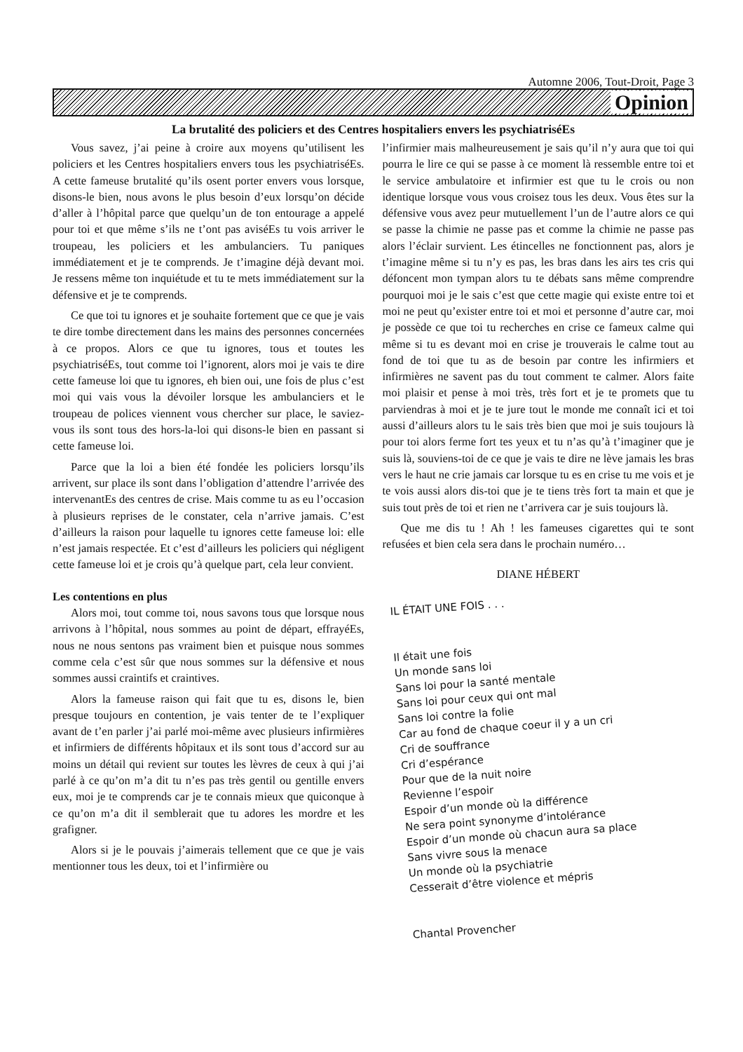Automne 2006, Tout-Droit, Page 3
Opinion
La brutalité des policiers et des Centres hospitaliers envers les psychiatriséEs
Vous savez, j’ai peine à croire aux moyens qu’utilisent les policiers et les Centres hospitaliers envers tous les psychiatriséEs. A cette fameuse brutalité qu’ils osent porter envers vous lorsque, disons-le bien, nous avons le plus besoin d’eux lorsqu’on décide d’aller à l’hôpital parce que quelqu’un de ton entourage a appelé pour toi et que même s’ils ne t’ont pas aviséEs tu vois arriver le troupeau, les policiers et les ambulanciers. Tu paniques immédiatement et je te comprends. Je t’imagine déjà devant moi. Je ressens même ton inquiétude et tu te mets immédiatement sur la défensive et je te comprends.
Ce que toi tu ignores et je souhaite fortement que ce que je vais te dire tombe directement dans les mains des personnes concernées à ce propos. Alors ce que tu ignores, tous et toutes les psychiatriséEs, tout comme toi l’ignorent, alors moi je vais te dire cette fameuse loi que tu ignores, eh bien oui, une fois de plus c’est moi qui vais vous la dévoiler lorsque les ambulanciers et le troupeau de polices viennent vous chercher sur place, le saviez-vous ils sont tous des hors-la-loi qui disons-le bien en passant si cette fameuse loi.
Parce que la loi a bien été fondée les policiers lorsqu’ils arrivent, sur place ils sont dans l’obligation d’attendre l’arrivée des intervenantEs des centres de crise. Mais comme tu as eu l’occasion à plusieurs reprises de le constater, cela n’arrive jamais. C’est d’ailleurs la raison pour laquelle tu ignores cette fameuse loi: elle n’est jamais respectée. Et c’est d’ailleurs les policiers qui négligent cette fameuse loi et je crois qu’à quelque part, cela leur convient.
Les contentions en plus
Alors moi, tout comme toi, nous savons tous que lorsque nous arrivons à l’hôpital, nous sommes au point de départ, effrayéEs, nous ne nous sentons pas vraiment bien et puisque nous sommes comme cela c’est sûr que nous sommes sur la défensive et nous sommes aussi craintifs et craintives.
Alors la fameuse raison qui fait que tu es, disons le, bien presque toujours en contention, je vais tenter de te l’expliquer avant de t’en parler j’ai parlé moi-même avec plusieurs infirmières et infirmiers de différents hôpitaux et ils sont tous d’accord sur au moins un détail qui revient sur toutes les lèvres de ceux à qui j’ai parlé à ce qu’on m’a dit tu n’es pas très gentil ou gentille envers eux, moi je te comprends car je te connais mieux que quiconque à ce qu’on m’a dit il semblerait que tu adores les mordre et les grafigner.
Alors si je le pouvais j’aimerais tellement que ce que je vais mentionner tous les deux, toi et l’infirmière ou
l’infirmier mais malheureusement je sais qu’il n’y aura que toi qui pourra le lire ce qui se passe à ce moment là ressemble entre toi et le service ambulatoire et infirmier est que tu le crois ou non identique lorsque vous vous croisez tous les deux. Vous êtes sur la défensive vous avez peur mutuellement l’un de l’autre alors ce qui se passe la chimie ne passe pas et comme la chimie ne passe pas alors l’éclair survient. Les étincelles ne fonctionnent pas, alors je t’imagine même si tu n’y es pas, les bras dans les airs tes cris qui défoncent mon tympan alors tu te débats sans même comprendre pourquoi moi je le sais c’est que cette magie qui existe entre toi et moi ne peut qu’exister entre toi et moi et personne d’autre car, moi je possède ce que toi tu recherches en crise ce fameux calme qui même si tu es devant moi en crise je trouverais le calme tout au fond de toi que tu as de besoin par contre les infirmiers et infirmières ne savent pas du tout comment te calmer. Alors faite moi plaisir et pense à moi très, très fort et je te promets que tu parviendras à moi et je te jure tout le monde me connaît ici et toi aussi d’ailleurs alors tu le sais très bien que moi je suis toujours là pour toi alors ferme fort tes yeux et tu n’as qu’à t’imaginer que je suis là, souviens-toi de ce que je vais te dire ne lève jamais les bras vers le haut ne crie jamais car lorsque tu es en crise tu me vois et je te vois aussi alors dis-toi que je te tiens très fort ta main et que je suis tout près de toi et rien ne t’arrivera car je suis toujours là.
Que me dis tu ! Ah ! les fameuses cigarettes qui te sont refusées et bien cela sera dans le prochain numéro…
DIANE HÉBERT
IL ÉTAIT UNE FOIS . . .
Il était une fois
Un monde sans loi
Sans loi pour la santé mentale
Sans loi pour ceux qui ont mal
Sans loi contre la folie
Car au fond de chaque coeur il y a un cri
Cri de souffrance
Cri d’espérance
Pour que de la nuit noire
Revienne l’espoir
Espoir d’un monde où la différence
Ne sera point synonyme d’intolérance
Espoir d’un monde où chacun aura sa place
Sans vivre sous la menace
Un monde où la psychiatrie
Cesserait d’être violence et mépris
Chantal Provencher